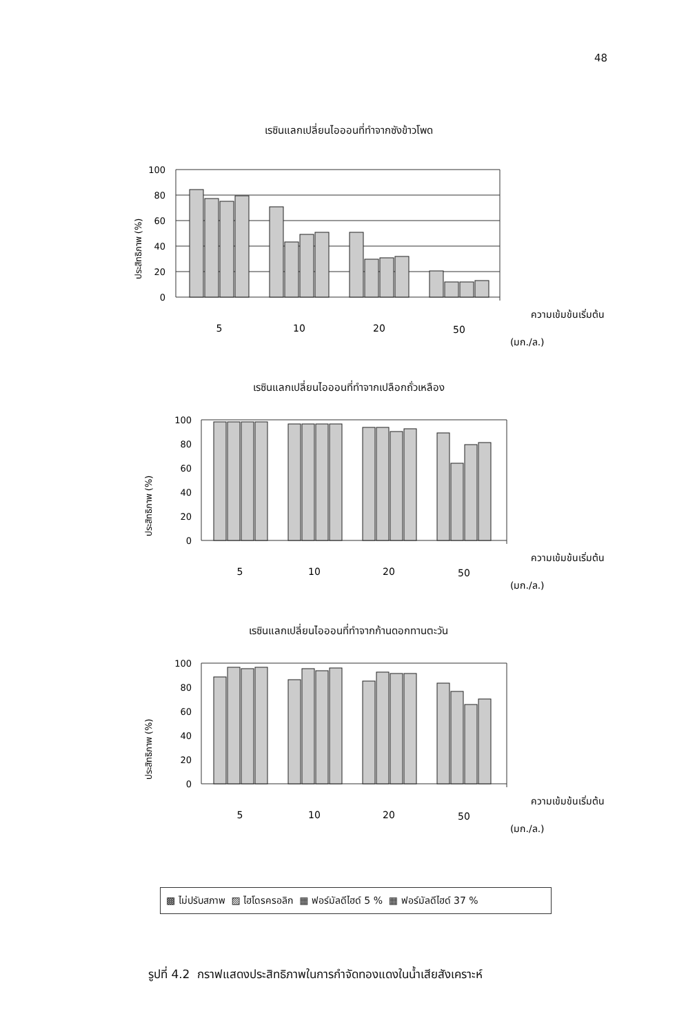48
เรซินแลกเปลี่ยนไอออนที่ทำจากซังข้าวโพด
ประสิทธิภาพ (%)
100
80
60
40
20
0
5
10
20
50
ความเข้มข้นเริ่มต้น
(มก./ล.)
เรซินแลกเปลี่ยนไอออนที่ทำจากเปลือกถั่วเหลือง
ประสิทธิภาพ (%)
100
80
60
40
20
0
5
10
20
50
ความเข้มข้นเริ่มต้น
(มก./ล.)
เรซินแลกเปลี่ยนไอออนที่ทำจากก้านดอกทานตะวัน
ประสิทธิภาพ (%)
100
80
60
40
20
0
5
10
20
50
ความเข้มข้นเริ่มต้น
(มก./ล.)
▩ ไม่ปรับสภาพ ▨ ไฮโดรครอลิก ▦ ฟอร์มัลดีไฮด์ 5 % ▦ ฟอร์มัลดีไฮด์ 37 %
รูปที่ 4.2 กราฟแสดงประสิทธิภาพในการกำจัดทองแดงในน้ำเสียสังเคราะห์